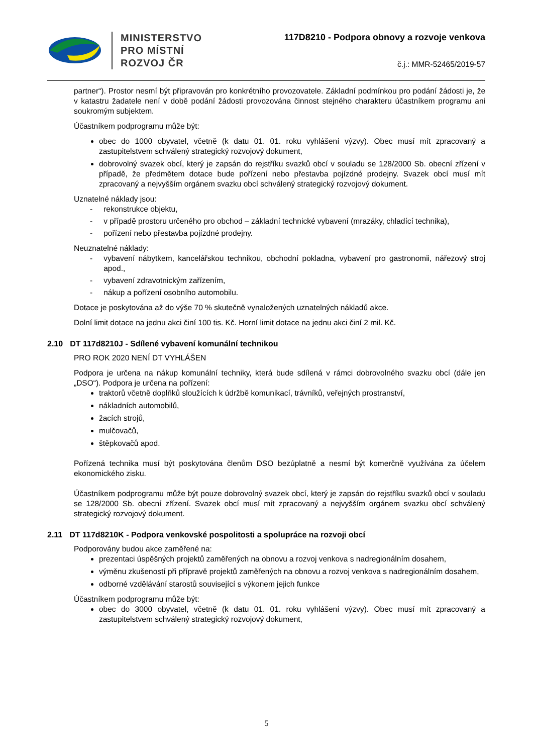MINISTERSTVO
PRO MÍSTNÍ
ROZVOJ ČR
117D8210 - Podpora obnovy a rozvoje venkova
č.j.: MMR-52465/2019-57
partner“). Prostor nesmí být připravován pro konkrétního provozovatele. Základní podmínkou pro podání žádosti je, že v katastru žadatele není v době podání žádosti provozována činnost stejného charakteru účastníkem programu ani soukromým subjektem.
Účastníkem podprogramu může být:
obec do 1000 obyvatel, včetně (k datu 01. 01. roku vyhlášení výzvy). Obec musí mít zpracovaný a zastupitelstvem schválený strategický rozvojový dokument,
dobrovolný svazek obcí, který je zapsán do rejstříku svazků obcí v souladu se 128/2000 Sb. obecní zřízení v případě, že předmětem dotace bude pořízení nebo přestavba pojízdné prodejny. Svazek obcí musí mít zpracovaný a nejvyšším orgánem svazku obcí schválený strategický rozvojový dokument.
Uznatelné náklady jsou:
- rekonstrukce objektu,
- v případě prostoru určeného pro obchod – základní technické vybavení (mrazáky, chladící technika),
- pořízení nebo přestavba pojízdné prodejny.
Neuznatelné náklady:
- vybavení nábytkem, kancelářskou technikou, obchodní pokladna, vybavení pro gastronomii, nářezový stroj apod.,
- vybavení zdravotnickým zařízením,
- nákup a pořízení osobního automobilu.
Dotace je poskytována až do výše 70 % skutečně vynaložených uznatelných nákladů akce.
Dolní limit dotace na jednu akci činí 100 tis. Kč. Horní limit dotace na jednu akci činí 2 mil. Kč.
2.10 DT 117d8210J - Sdílené vybavení komunální technikou
PRO ROK 2020 NENÍ DT VYHLÁŠEN
Podpora je určena na nákup komunální techniky, která bude sdílená v rámci dobrovolného svazku obcí (dále jen „DSO“). Podpora je určena na pořízení:
traktorů včetně doplňků sloužících k údržbě komunikací, trávníků, veřejných prostranství,
nákladních automobilů,
žacích strojů,
mulčovačů,
štěpkovačů apod.
Pořízená technika musí být poskytována členům DSO bezúplatně a nesmí být komerčně využívána za účelem ekonomického zisku.
Účastníkem podprogramu může být pouze dobrovolný svazek obcí, který je zapsán do rejstříku svazků obcí v souladu se 128/2000 Sb. obecní zřízení. Svazek obcí musí mít zpracovaný a nejvyšším orgánem svazku obcí schválený strategický rozvojový dokument.
2.11 DT 117d8210K - Podpora venkovské pospolitosti a spolupráce na rozvoji obcí
Podporovány budou akce zaměřené na:
prezentaci úspěšných projektů zaměřených na obnovu a rozvoj venkova s nadregionálním dosahem,
výměnu zkušeností při přípravě projektů zaměřených na obnovu a rozvoj venkova s nadregionálním dosahem,
odborné vzdělávání starostů související s výkonem jejich funkce
Účastníkem podprogramu může být:
obec do 3000 obyvatel, včetně (k datu 01. 01. roku vyhlášení výzvy). Obec musí mít zpracovaný a zastupitelstvem schválený strategický rozvojový dokument,
5